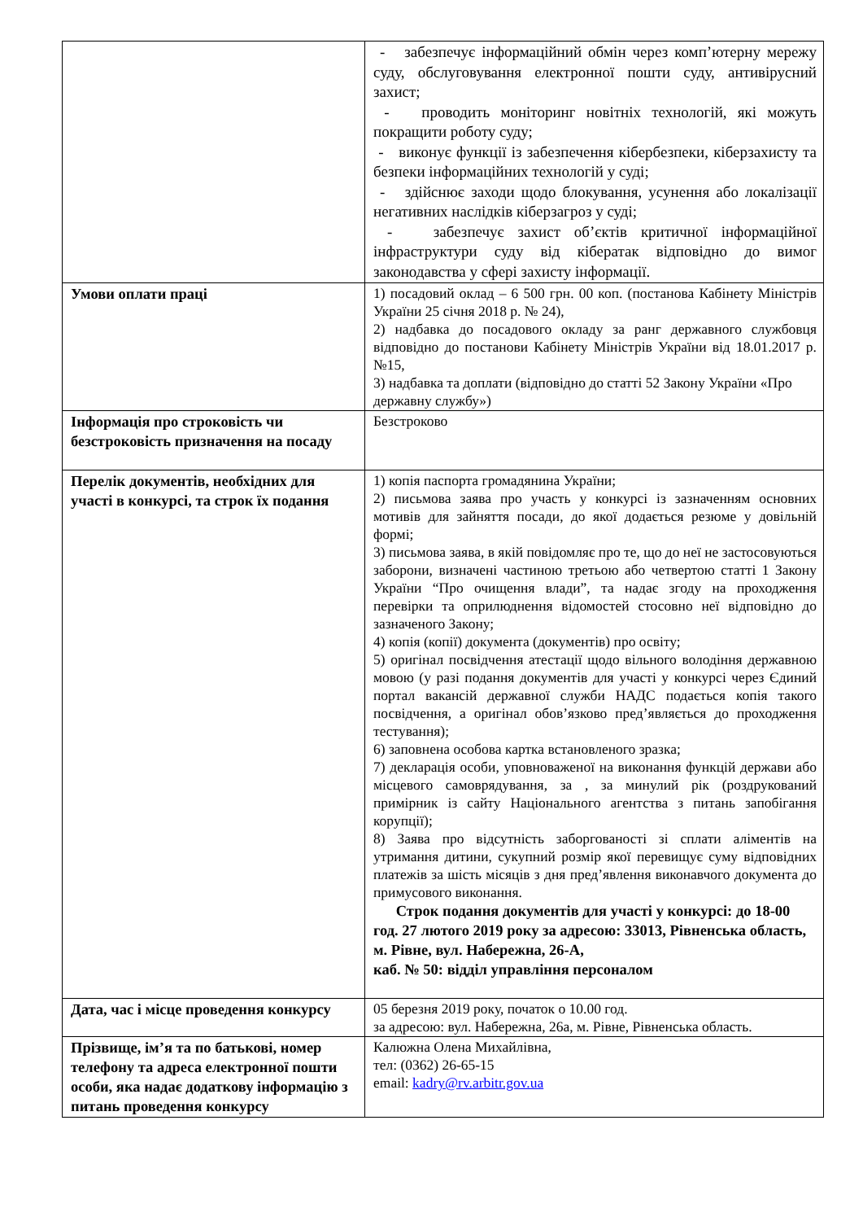| | - забезпечує інформаційний обмін через комп’ютерну мережу суду, обслуговування електронної пошти суду, антивірусний захист; - проводить моніторинг новітніх технологій, які можуть покращити роботу суду; - виконує функції із забезпечення кібербезпеки, кіберзахисту та безпеки інформаційних технологій у суді; - здійснює заходи щодо блокування, усунення або локалізації негативних наслідків кіберзагроз у суді; - забезпечує захист об’єктів критичної інформаційної інфраструктури суду від кібератак відповідно до вимог законодавства у сфері захисту інформації. |
| Умови оплати праці | 1) посадовий оклад – 6 500 грн. 00 коп. (постанова Кабінету Міністрів України 25 січня 2018 р. № 24), 2) надбавка до посадового окладу за ранг державного службовця відповідно до постанови Кабінету Міністрів України від 18.01.2017 р. №15, 3) надбавка та доплати (відповідно до статті 52 Закону України «Про державну службу») |
| Інформація про строковість чи безстроковість призначення на посаду | Безстроково |
| Перелік документів, необхідних для участі в конкурсі, та строк їх подання | 1) копія паспорта громадянина України; 2) письмова заява про участь у конкурсі із зазначенням основних мотивів для зайняття посади, до якої додається резюме у довільній формі; 3) письмова заява, в якій повідомляє про те, що до неї не застосовуються заборони, визначені частиною третьою або четвертою статті 1 Закону України “Про очищення влади”, та надає згоду на проходження перевірки та оприлюднення відомостей стосовно неї відповідно до зазначеного Закону; 4) копія (копії) документа (документів) про освіту; 5) оригінал посвідчення атестації щодо вільного володіння державною мовою (у разі подання документів для участі у конкурсі через Єдиний портал вакансій державної служби НАДС подається копія такого посвідчення, а оригінал обов’язково пред’являється до проходження тестування); 6) заповнена особова картка встановленого зразка; 7) декларація особи, уповноваженої на виконання функцій держави або місцевого самоврядування, за , за минулий рік (роздрукований примірник із сайту Національного агентства з питань запобігання корупції); 8) Заява про відсутність заборгованості зі сплати аліментів на утримання дитини, сукупний розмір якої перевищує суму відповідних платежів за шість місяців з дня пред’явлення виконавчого документа до примусового виконання. Строк подання документів для участі у конкурсі: до 18-00 год. 27 лютого 2019 року за адресою: 33013, Рівненська область, м. Рівне, вул. Набережна, 26-А, каб. № 50: відділ управління персоналом |
| Дата, час і місце проведення конкурсу | 05 березня 2019 року, початок о 10.00 год. за адресою: вул. Набережна, 26а, м. Рівне, Рівненська область. |
| Прізвище, ім’я та по батькові, номер телефону та адреса електронної пошти особи, яка надає додаткову інформацію з питань проведення конкурсу | Калюжна Олена Михайлівна, тел: (0362) 26-65-15 email: kadry@rv.arbitr.gov.ua |